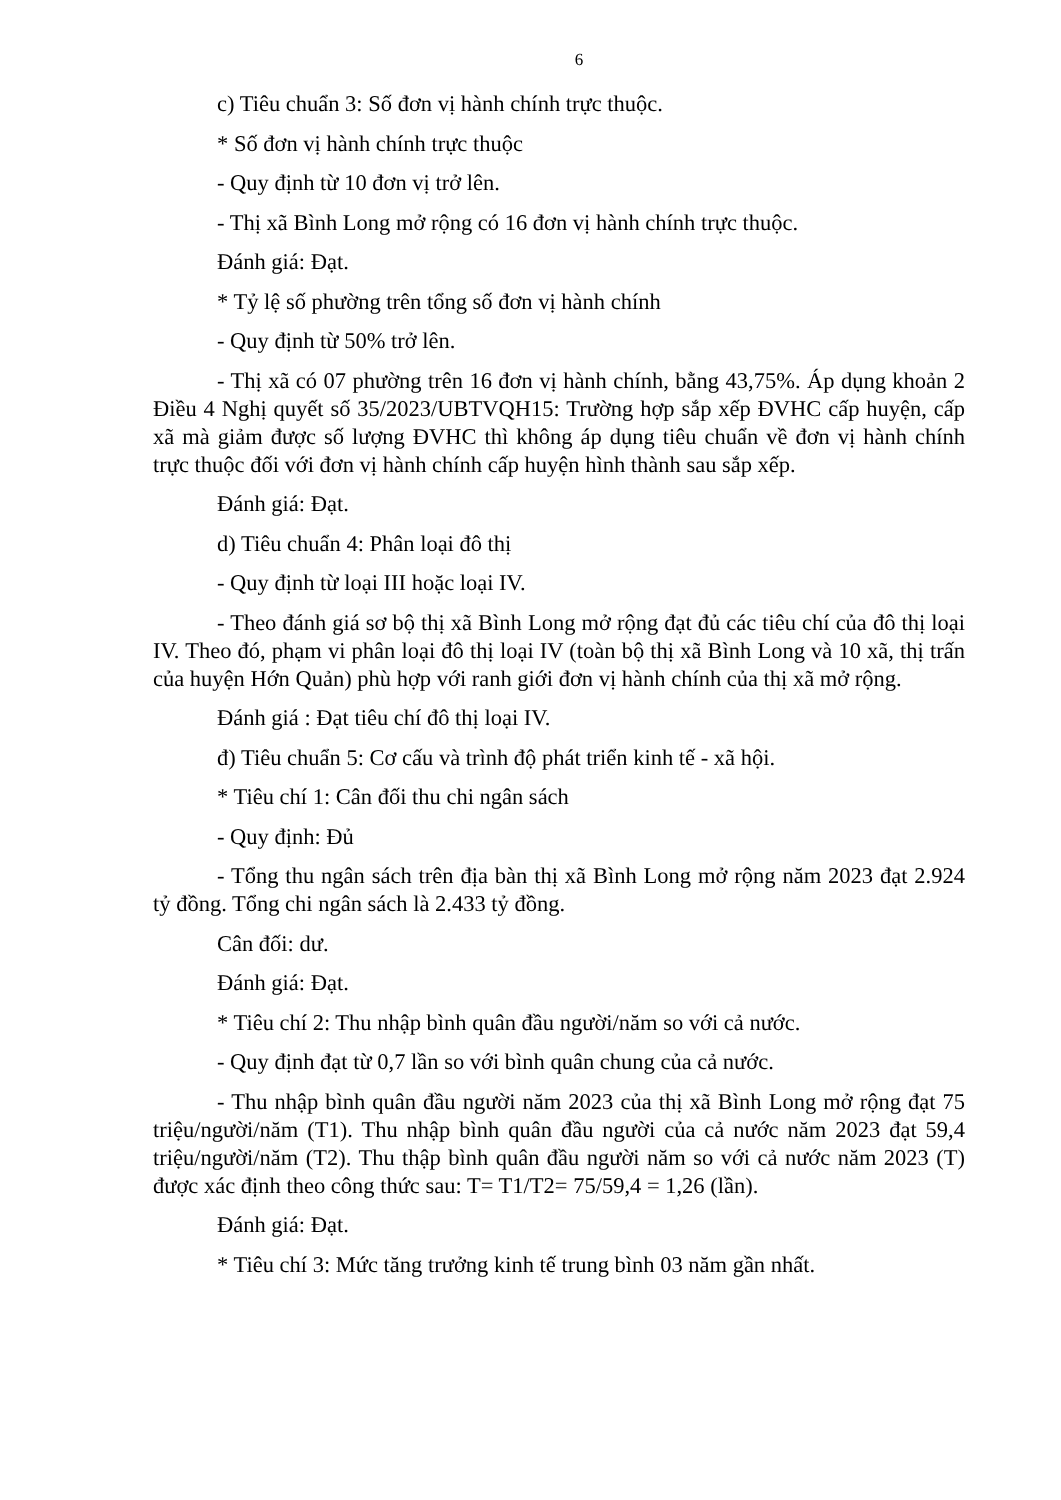6
c) Tiêu chuẩn 3: Số đơn vị hành chính trực thuộc.
* Số đơn vị hành chính trực thuộc
- Quy định từ 10 đơn vị trở lên.
- Thị xã Bình Long mở rộng có 16 đơn vị hành chính trực thuộc.
Đánh giá: Đạt.
* Tỷ lệ số phường trên tổng số đơn vị hành chính
- Quy định từ 50% trở lên.
- Thị xã có 07 phường trên 16 đơn vị hành chính, bằng 43,75%. Áp dụng khoản 2 Điều 4 Nghị quyết số 35/2023/UBTVQH15: Trường hợp sắp xếp ĐVHC cấp huyện, cấp xã mà giảm được số lượng ĐVHC thì không áp dụng tiêu chuẩn về đơn vị hành chính trực thuộc đối với đơn vị hành chính cấp huyện hình thành sau sắp xếp.
Đánh giá: Đạt.
d) Tiêu chuẩn 4: Phân loại đô thị
- Quy định từ loại III hoặc loại IV.
- Theo đánh giá sơ bộ thị xã Bình Long mở rộng đạt đủ các tiêu chí của đô thị loại IV. Theo đó, phạm vi phân loại đô thị loại IV (toàn bộ thị xã Bình Long và 10 xã, thị trấn của huyện Hớn Quản) phù hợp với ranh giới đơn vị hành chính của thị xã mở rộng.
Đánh giá : Đạt tiêu chí đô thị loại IV.
đ) Tiêu chuẩn 5: Cơ cấu và trình độ phát triển kinh tế - xã hội.
* Tiêu chí 1: Cân đối thu chi ngân sách
- Quy định: Đủ
- Tổng thu ngân sách trên địa bàn thị xã Bình Long mở rộng năm 2023 đạt 2.924 tỷ đồng. Tổng chi ngân sách là 2.433 tỷ đồng.
Cân đối: dư.
Đánh giá: Đạt.
* Tiêu chí 2: Thu nhập bình quân đầu người/năm so với cả nước.
- Quy định đạt từ 0,7 lần so với bình quân chung của cả nước.
- Thu nhập bình quân đầu người năm 2023 của thị xã Bình Long mở rộng đạt 75 triệu/người/năm (T1). Thu nhập bình quân đầu người của cả nước năm 2023 đạt 59,4 triệu/người/năm (T2). Thu thập bình quân đầu người năm so với cả nước năm 2023 (T) được xác định theo công thức sau: T= T1/T2= 75/59,4 = 1,26 (lần).
Đánh giá: Đạt.
* Tiêu chí 3: Mức tăng trưởng kinh tế trung bình 03 năm gần nhất.